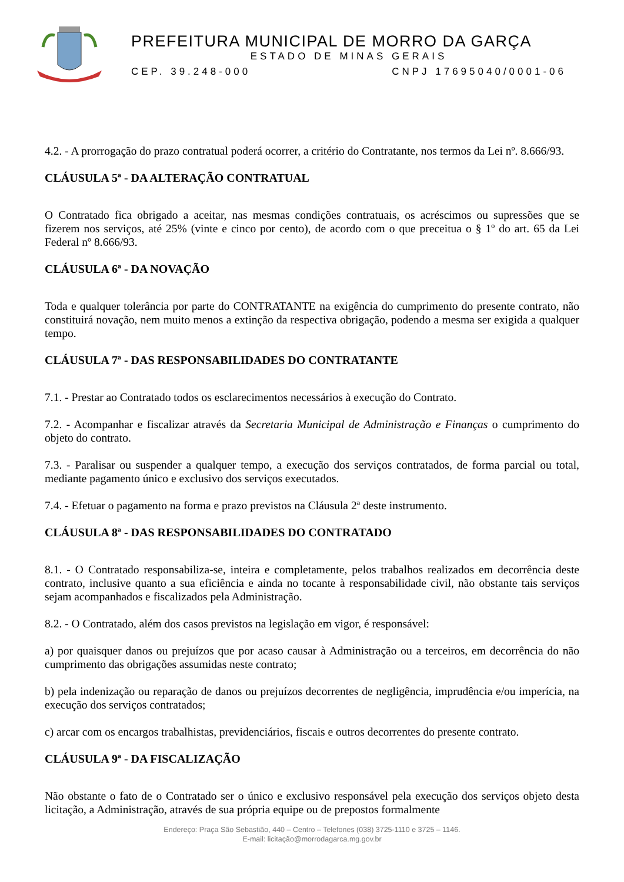PREFEITURA MUNICIPAL DE MORRO DA GARÇA
ESTADO DE MINAS GERAIS
CEP. 39.248-000 CNPJ 17695040/0001-06
4.2. - A prorrogação do prazo contratual poderá ocorrer, a critério do Contratante, nos termos da Lei nº. 8.666/93.
CLÁUSULA 5ª - DA ALTERAÇÃO CONTRATUAL
O Contratado fica obrigado a aceitar, nas mesmas condições contratuais, os acréscimos ou supressões que se fizerem nos serviços, até 25% (vinte e cinco por cento), de acordo com o que preceitua o § 1º do art. 65 da Lei Federal nº 8.666/93.
CLÁUSULA 6ª - DA NOVAÇÃO
Toda e qualquer tolerância por parte do CONTRATANTE na exigência do cumprimento do presente contrato, não constituirá novação, nem muito menos a extinção da respectiva obrigação, podendo a mesma ser exigida a qualquer tempo.
CLÁUSULA 7ª - DAS RESPONSABILIDADES DO CONTRATANTE
7.1. - Prestar ao Contratado todos os esclarecimentos necessários à execução do Contrato.
7.2. - Acompanhar e fiscalizar através da Secretaria Municipal de Administração e Finanças o cumprimento do objeto do contrato.
7.3. - Paralisar ou suspender a qualquer tempo, a execução dos serviços contratados, de forma parcial ou total, mediante pagamento único e exclusivo dos serviços executados.
7.4. - Efetuar o pagamento na forma e prazo previstos na Cláusula 2ª deste instrumento.
CLÁUSULA 8ª - DAS RESPONSABILIDADES DO CONTRATADO
8.1. - O Contratado responsabiliza-se, inteira e completamente, pelos trabalhos realizados em decorrência deste contrato, inclusive quanto a sua eficiência e ainda no tocante à responsabilidade civil, não obstante tais serviços sejam acompanhados e fiscalizados pela Administração.
8.2. - O Contratado, além dos casos previstos na legislação em vigor, é responsável:
a) por quaisquer danos ou prejuízos que por acaso causar à Administração ou a terceiros, em decorrência do não cumprimento das obrigações assumidas neste contrato;
b) pela indenização ou reparação de danos ou prejuízos decorrentes de negligência, imprudência e/ou imperícia, na execução dos serviços contratados;
c) arcar com os encargos trabalhistas, previdenciários, fiscais e outros decorrentes do presente contrato.
CLÁUSULA 9ª - DA FISCALIZAÇÃO
Não obstante o fato de o Contratado ser o único e exclusivo responsável pela execução dos serviços objeto desta licitação, a Administração, através de sua própria equipe ou de prepostos formalmente
Endereço: Praça São Sebastião, 440 – Centro – Telefones (038) 3725-1110 e 3725 – 1146.
E-mail: licitação@morrodagarca.mg.gov.br